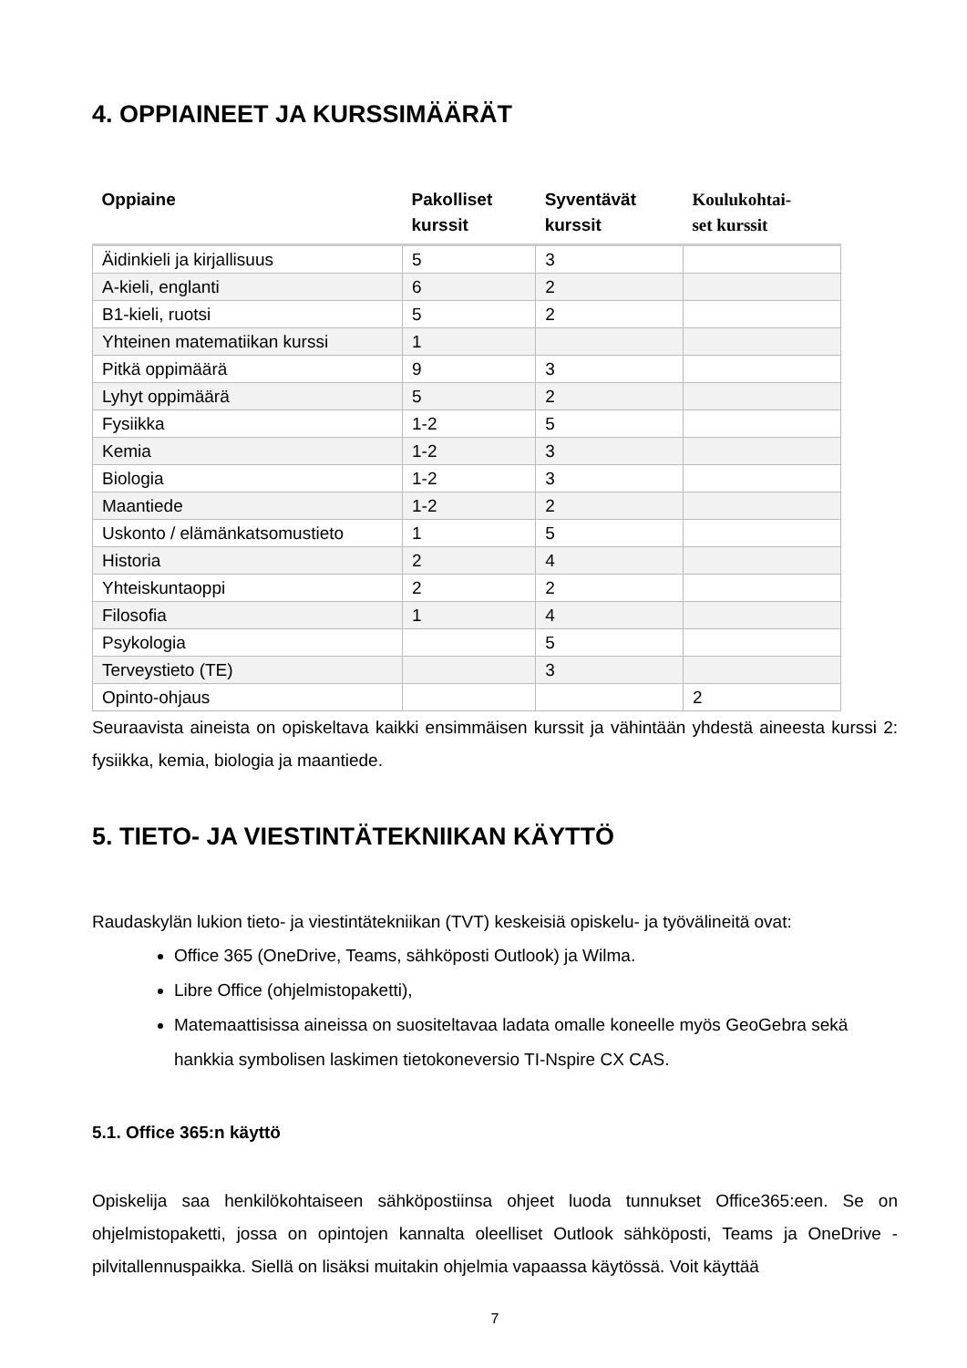4. OPPIAINEET JA KURSSIMÄÄRÄT
| Oppiaine | Pakolliset kurssit | Syventävät kurssit | Koulukohtai- set kurssit |
| --- | --- | --- | --- |
| Äidinkieli ja kirjallisuus | 5 | 3 | |
| A-kieli, englanti | 6 | 2 | |
| B1-kieli, ruotsi | 5 | 2 | |
| Yhteinen matematiikan kurssi | 1 | | |
| Pitkä oppimäärä | 9 | 3 | |
| Lyhyt oppimäärä | 5 | 2 | |
| Fysiikka | 1-2 | 5 | |
| Kemia | 1-2 | 3 | |
| Biologia | 1-2 | 3 | |
| Maantiede | 1-2 | 2 | |
| Uskonto / elämänkatsomustieto | 1 | 5 | |
| Historia | 2 | 4 | |
| Yhteiskuntaoppi | 2 | 2 | |
| Filosofia | 1 | 4 | |
| Psykologia | | 5 | |
| Terveystieto (TE) | | 3 | |
| Opinto-ohjaus | | | 2 |
Seuraavista aineista on opiskeltava kaikki ensimmäisen kurssit ja vähintään yhdestä aineesta kurssi 2: fysiikka, kemia, biologia ja maantiede.
5. TIETO- JA VIESTINTÄTEKNIIKAN KÄYTTÖ
Raudaskylän lukion tieto- ja viestintätekniikan (TVT) keskeisiä opiskelu- ja työvälineitä ovat:
Office 365 (OneDrive, Teams, sähköposti Outlook) ja Wilma.
Libre Office (ohjelmistopaketti),
Matemaattisissa aineissa on suositeltavaa ladata omalle koneelle myös GeoGebra sekä hankkia symbolisen laskimen tietokoneversio TI-Nspire CX CAS.
5.1. Office 365:n käyttö
Opiskelija saa henkilökohtaiseen sähköpostiinsa ohjeet luoda tunnukset Office365:een. Se on ohjelmistopaketti, jossa on opintojen kannalta oleelliset Outlook sähköposti, Teams ja OneDrive -pilvitallennuspaikka. Siellä on lisäksi muitakin ohjelmia vapaassa käytössä. Voit käyttää
7